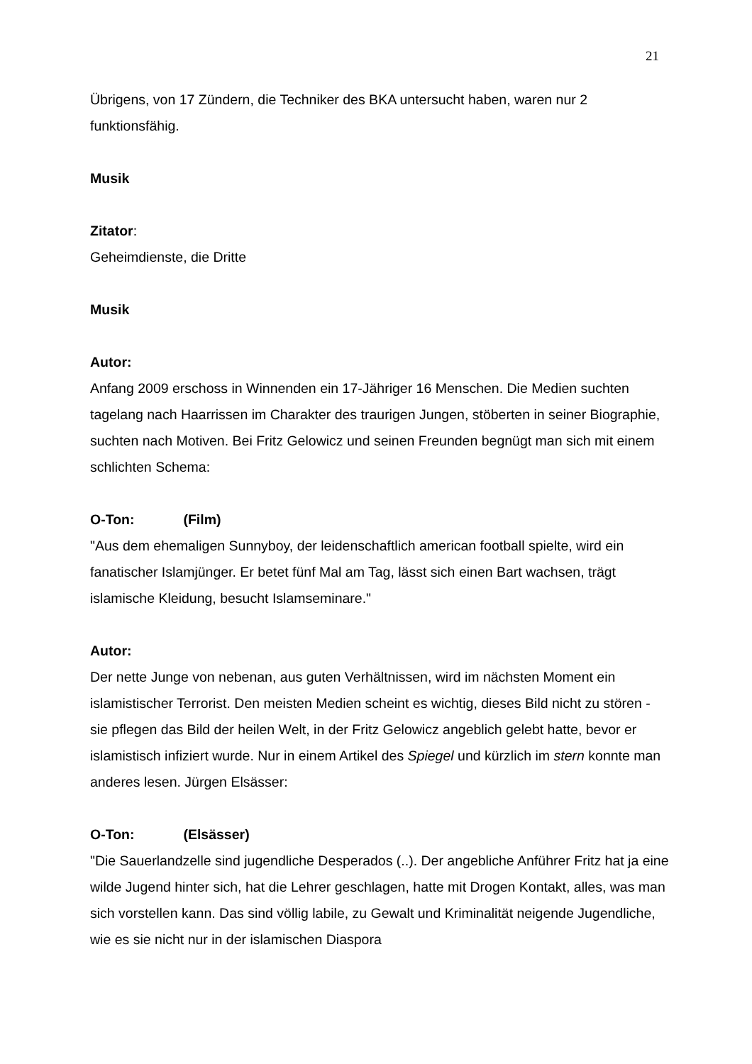21
Übrigens, von 17 Zündern, die Techniker des BKA untersucht haben, waren nur 2 funktionsfähig.
Musik
Zitator:
Geheimdienste, die Dritte
Musik
Autor:
Anfang 2009 erschoss in Winnenden ein 17-Jähriger 16 Menschen. Die Medien suchten tagelang nach Haarrissen im Charakter des traurigen Jungen, stöberten in seiner Biographie, suchten nach Motiven. Bei Fritz Gelowicz und seinen Freunden begnügt man sich mit einem schlichten Schema:
O-Ton: (Film)
"Aus dem ehemaligen Sunnyboy, der leidenschaftlich american football spielte, wird ein fanatischer Islamjünger. Er betet fünf Mal am Tag, lässt sich einen Bart wachsen, trägt islamische Kleidung, besucht Islamseminare."
Autor:
Der nette Junge von nebenan, aus guten Verhältnissen, wird im nächsten Moment ein islamistischer Terrorist. Den meisten Medien scheint es wichtig, dieses Bild nicht zu stören - sie pflegen das Bild der heilen Welt, in der Fritz Gelowicz angeblich gelebt hatte, bevor er islamistisch infiziert wurde. Nur in einem Artikel des Spiegel und kürzlich im stern konnte man anderes lesen. Jürgen Elsässer:
O-Ton: (Elsässer)
"Die Sauerlandzelle sind jugendliche Desperados (..). Der angebliche Anführer Fritz hat ja eine wilde Jugend hinter sich, hat die Lehrer geschlagen, hatte mit Drogen Kontakt, alles, was man sich vorstellen kann. Das sind völlig labile, zu Gewalt und Kriminalität neigende Jugendliche, wie es sie nicht nur in der islamischen Diaspora